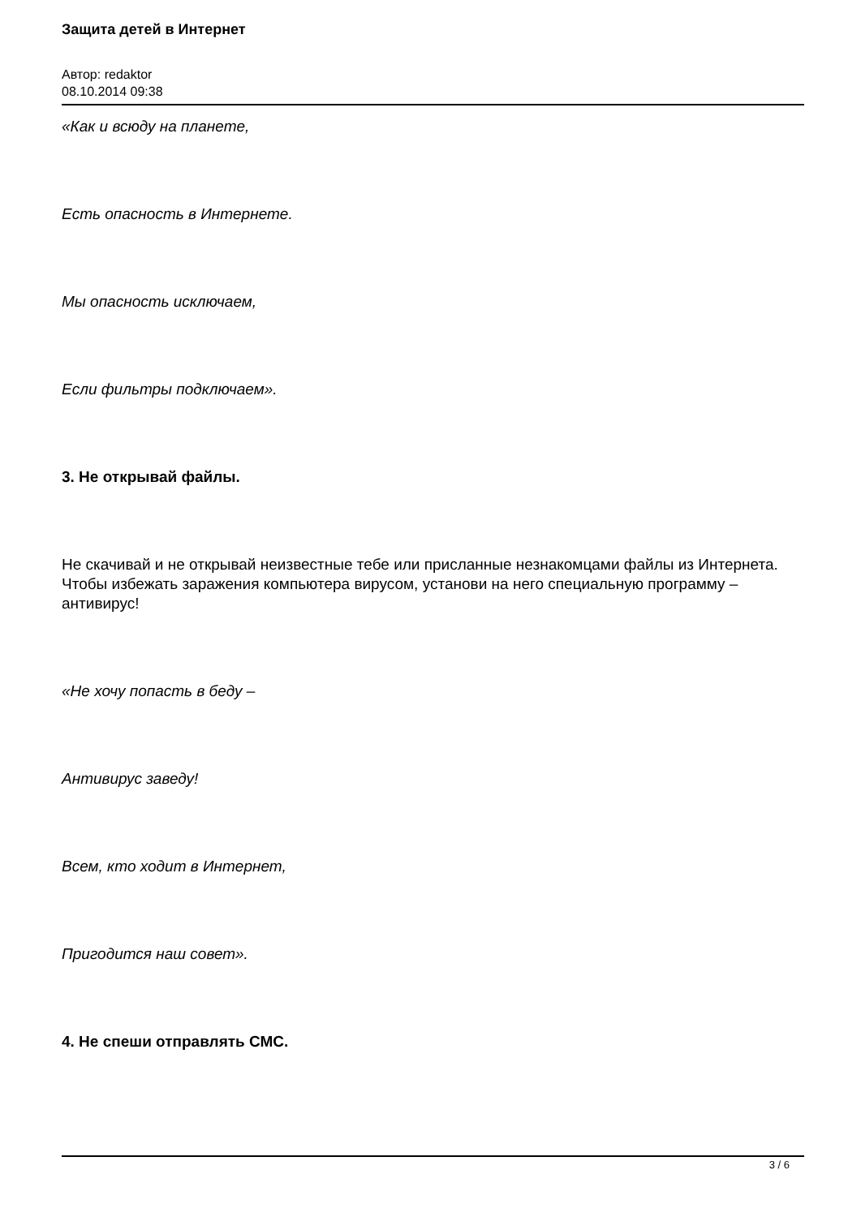Защита детей в Интернет
Автор: redaktor
08.10.2014 09:38
«Как и всюду на планете,
Есть опасность в Интернете.
Мы опасность исключаем,
Если фильтры подключаем».
3. Не открывай файлы.
Не скачивай и не открывай неизвестные тебе или присланные незнакомцами файлы из Интернета. Чтобы избежать заражения компьютера вирусом, установи на него специальную программу – антивирус!
«Не хочу попасть в беду –
Антивирус заведу!
Всем, кто ходит в Интернет,
Пригодится наш совет».
4. Не спеши отправлять СМС.
3 / 6